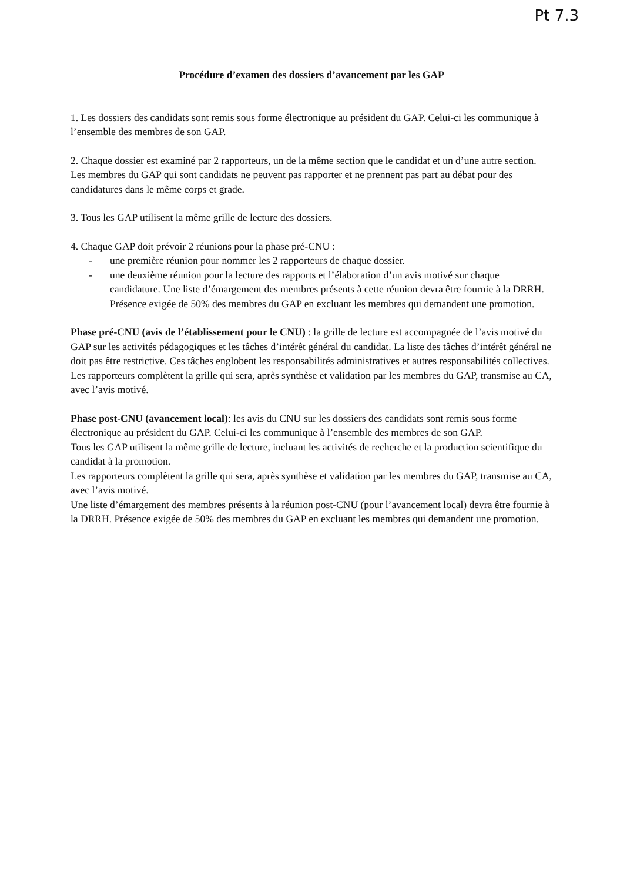Pt 7.3
Procédure d’examen des dossiers d’avancement par les GAP
1. Les dossiers des candidats sont remis sous forme électronique au président du GAP. Celui-ci les communique à l’ensemble des membres de son GAP.
2. Chaque dossier est examiné par 2 rapporteurs, un de la même section que le candidat et un d’une autre section. Les membres du GAP qui sont candidats ne peuvent pas rapporter et ne prennent pas part au débat pour des candidatures dans le même corps et grade.
3. Tous les GAP utilisent la même grille de lecture des dossiers.
4. Chaque GAP doit prévoir 2 réunions pour la phase pré-CNU :
- une première réunion pour nommer les 2 rapporteurs de chaque dossier.
- une deuxième réunion pour la lecture des rapports et l’élaboration d’un avis motivé sur chaque candidature. Une liste d’émargement des membres présents à cette réunion devra être fournie à la DRRH. Présence exigée de 50% des membres du GAP en excluant les membres qui demandent une promotion.
Phase pré-CNU (avis de l’établissement pour le CNU) : la grille de lecture est accompagnée de l’avis motivé du GAP sur les activités pédagogiques et les tâches d’intérêt général du candidat. La liste des tâches d’intérêt général ne doit pas être restrictive. Ces tâches englobent les responsabilités administratives et autres responsabilités collectives. Les rapporteurs complètent la grille qui sera, après synthèse et validation par les membres du GAP, transmise au CA, avec l’avis motivé.
Phase post-CNU (avancement local): les avis du CNU sur les dossiers des candidats sont remis sous forme électronique au président du GAP. Celui-ci les communique à l’ensemble des membres de son GAP.
Tous les GAP utilisent la même grille de lecture, incluant les activités de recherche et la production scientifique du candidat à la promotion.
Les rapporteurs complètent la grille qui sera, après synthèse et validation par les membres du GAP, transmise au CA, avec l’avis motivé.
Une liste d’émargement des membres présents à la réunion post-CNU (pour l’avancement local) devra être fournie à la DRRH. Présence exigée de 50% des membres du GAP en excluant les membres qui demandent une promotion.